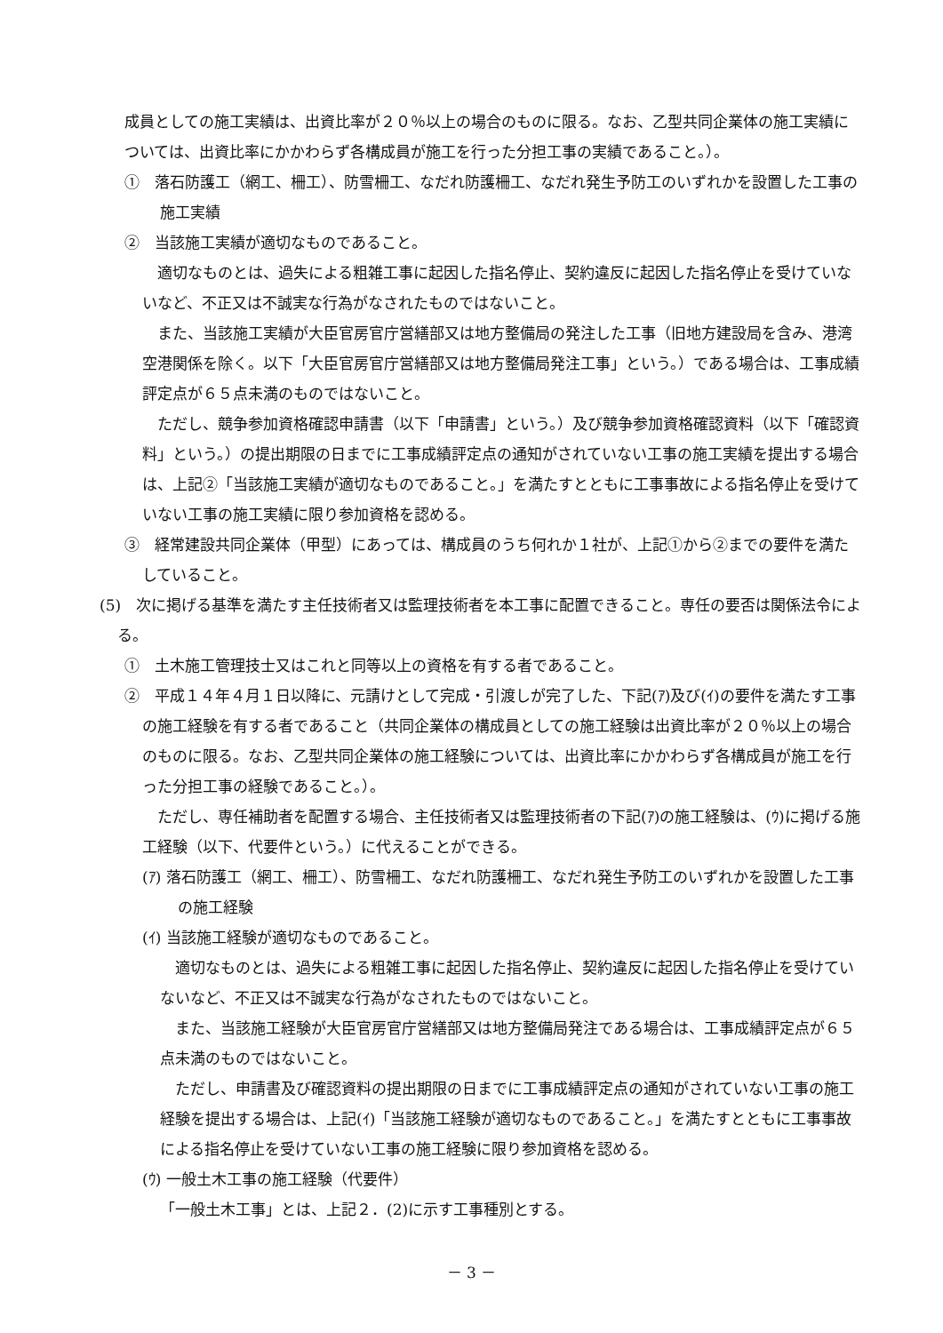成員としての施工実績は、出資比率が２０％以上の場合のものに限る。なお、乙型共同企業体の施工実績については、出資比率にかかわらず各構成員が施工を行った分担工事の実績であること。）。
①　落石防護工（網工、柵工）、防雪柵工、なだれ防護柵工、なだれ発生予防工のいずれかを設置した工事の施工実績
②　当該施工実績が適切なものであること。
　適切なものとは、過失による粗雑工事に起因した指名停止、契約違反に起因した指名停止を受けていないなど、不正又は不誠実な行為がなされたものではないこと。
　また、当該施工実績が大臣官房官庁営繕部又は地方整備局の発注した工事（旧地方建設局を含み、港湾空港関係を除く。以下「大臣官房官庁営繕部又は地方整備局発注工事」という。）である場合は、工事成績評定点が６５点未満のものではないこと。
　ただし、競争参加資格確認申請書（以下「申請書」という。）及び競争参加資格確認資料（以下「確認資料」という。）の提出期限の日までに工事成績評定点の通知がされていない工事の施工実績を提出する場合は、上記②「当該施工実績が適切なものであること。」を満たすとともに工事事故による指名停止を受けていない工事の施工実績に限り参加資格を認める。
③　経常建設共同企業体（甲型）にあっては、構成員のうち何れか１社が、上記①から②までの要件を満たしていること。
(5)　次に掲げる基準を満たす主任技術者又は監理技術者を本工事に配置できること。専任の要否は関係法令による。
①　土木施工管理技士又はこれと同等以上の資格を有する者であること。
②　平成１４年４月１日以降に、元請けとして完成・引渡しが完了した、下記(ｱ)及び(ｲ)の要件を満たす工事の施工経験を有する者であること（共同企業体の構成員としての施工経験は出資比率が２０％以上の場合のものに限る。なお、乙型共同企業体の施工経験については、出資比率にかかわらず各構成員が施工を行った分担工事の経験であること。）。
　ただし、専任補助者を配置する場合、主任技術者又は監理技術者の下記(ｱ)の施工経験は、(ｳ)に掲げる施工経験（以下、代要件という。）に代えることができる。
(ｱ) 落石防護工（網工、柵工）、防雪柵工、なだれ防護柵工、なだれ発生予防工のいずれかを設置した工事の施工経験
(ｲ) 当該施工経験が適切なものであること。
　適切なものとは、過失による粗雑工事に起因した指名停止、契約違反に起因した指名停止を受けていないなど、不正又は不誠実な行為がなされたものではないこと。
　また、当該施工経験が大臣官房官庁営繕部又は地方整備局発注である場合は、工事成績評定点が６５点未満のものではないこと。
　ただし、申請書及び確認資料の提出期限の日までに工事成績評定点の通知がされていない工事の施工経験を提出する場合は、上記(ｲ)「当該施工経験が適切なものであること。」を満たすとともに工事事故による指名停止を受けていない工事の施工経験に限り参加資格を認める。
(ｳ) 一般土木工事の施工経験（代要件）
「一般土木工事」とは、上記２．(2)に示す工事種別とする。
－ 3 －